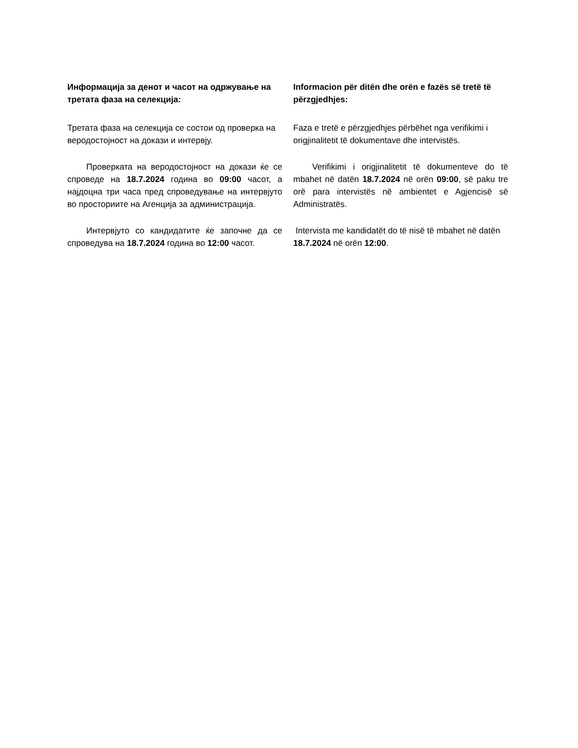Информацијa за денот и часот на одржување на третата фаза на селекција:
Третата фаза на селекција се состои од проверка на веродостојност на докази и интервју.
Проверката на веродостојност на докази ќе се спроведе на 18.7.2024 година во 09:00 часот, а најдоцна три часа пред спроведување на интервјуто во просториите на Агенција за администрација.
Интервјуто со кандидатите ќе започне да се спроведува на 18.7.2024 година во 12:00 часот.
Informacion për ditën dhe orën e fazës së tretë të përzgjedhjes:
Faza e tretë e përzgjedhjes përbëhet nga verifikimi i origjinalitetit të dokumentave dhe intervistës.
Verifikimi i origjinalitetit të dokumenteve do të mbahet në datën 18.7.2024 në orën 09:00, së paku tre orë para intervistës në ambientet e Agjencisë së Administratës.
Intervista me kandidatët do të nisë të mbahet në datën 18.7.2024 në orën 12:00.